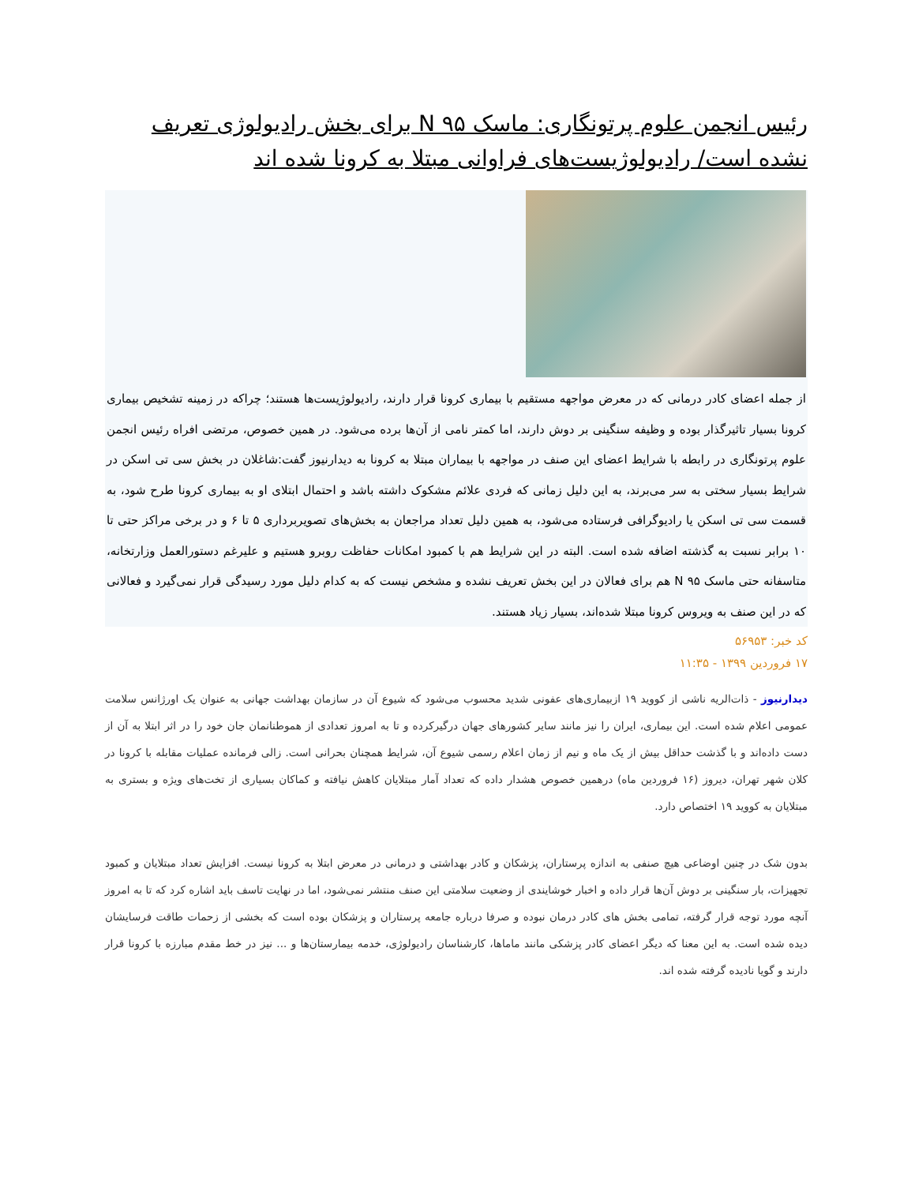رئیس انجمن علوم پرتونگاری: ماسک N ۹۵ برای بخش رادیولوژی تعریف نشده است/ رادیولوژیست‌های فراوانی مبتلا به کرونا شده اند
از جمله اعضای کادر درمانی که در معرض مواجهه مستقیم با بیماری کرونا قرار دارند، رادیولوژیست‌ها هستند؛ چراکه در زمینه تشخیص بیماری کرونا بسیار تاثیرگذار بوده و وظیفه سنگینی بر دوش دارند، اما کمتر نامی از آن‌ها برده می‌شود. در همین خصوص، مرتضی افراه رئیس انجمن علوم پرتونگاری در رابطه با شرایط اعضای این صنف در مواجهه با بیماران مبتلا به کرونا به دیدارنیوز گفت:شاغلان در بخش سی تی اسکن در شرایط بسیار سختی به سر می‌برند، به این دلیل زمانی که فردی علائم مشکوک داشته باشد و احتمال ابتلای او به بیماری کرونا طرح شود، به قسمت سی تی اسکن یا رادیوگرافی فرستاده می‌شود، به همین دلیل تعداد مراجعان به بخش‌های تصویربرداری ۵ تا ۶ و در برخی مراکز حتی تا ۱۰ برابر نسبت به گذشته اضافه شده است. البته در این شرایط هم با کمبود امکانات حفاظت روبرو هستیم و علیرغم دستورالعمل وزارتخانه، متاسفانه حتی ماسک N ۹۵ هم برای فعالان در این بخش تعریف نشده و مشخص نیست که به کدام دلیل مورد رسیدگی قرار نمی‌گیرد و فعالانی که در این صنف به ویروس کرونا مبتلا شده‌اند، بسیار زیاد هستند.
کد خبر: ۵۶۹۵۳
۱۷ فروردین ۱۳۹۹ - ۱۱:۳۵
دیدارنیوز - ذات‌الریه ناشی از کووید ۱۹ ازبیماری‌های عفونی شدید محسوب می‌شود که شیوع آن در سازمان بهداشت جهانی به عنوان یک اورژانس سلامت عمومی اعلام شده است. این بیماری، ایران را نیز مانند سایر کشورهای جهان درگیرکرده و تا به امروز تعدادی از هموطنانمان جان خود را در اثر ابتلا به آن از دست داده‌اند و با گذشت حداقل بیش از یک ماه و نیم از زمان اعلام رسمی شیوع آن، شرایط همچنان بحرانی است. زالی فرمانده عملیات مقابله با کرونا در کلان شهر تهران، دیروز (۱۶ فروردین ماه) درهمین خصوص هشدار داده که تعداد آمار مبتلایان کاهش نیافته و کماکان بسیاری از تخت‌های ویژه و بستری به مبتلایان به کووید ۱۹ اختصاص دارد.
بدون شک در چنین اوضاعی هیچ صنفی به اندازه پرستاران، پزشکان و کادر بهداشتی و درمانی در معرض ابتلا به کرونا نیست. افزایش تعداد مبتلایان و کمبود تجهیزات، بار سنگینی بر دوش آن‌ها قرار داده و اخبار خوشایندی از وضعیت سلامتی این صنف منتشر نمی‌شود، اما در نهایت تاسف باید اشاره کرد که تا به امروز آنچه مورد توجه قرار گرفته، تمامی بخش های کادر درمان نبوده و صرفا درباره جامعه پرستاران و پزشکان بوده است که بخشی از زحمات طاقت فرسایشان دیده شده است. به این معنا که دیگر اعضای کادر پزشکی مانند ماماها، کارشناسان رادیولوژی، خدمه بیمارستان‌ها و ... نیز در خط مقدم مبارزه با کرونا قرار دارند و گویا نادیده گرفته شده اند.